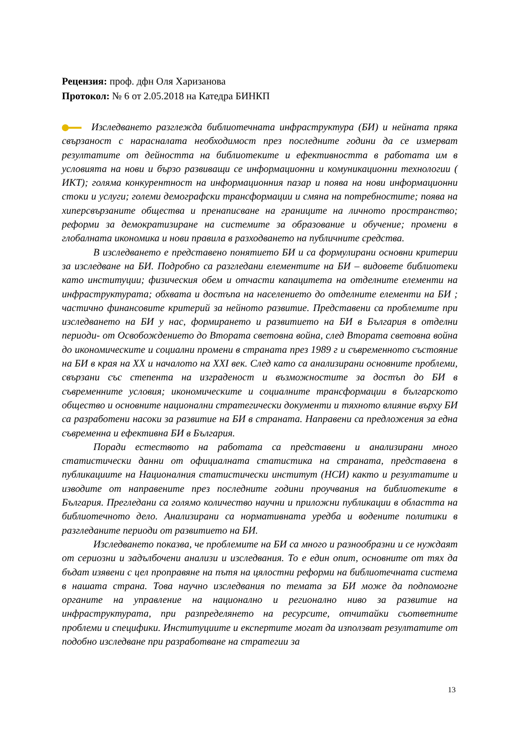Рецензия: проф. дфн Оля Харизанова
Протокол: № 6 от 2.05.2018 на Катедра БИНКП
Изследването разглежда библиотечната инфраструктура (БИ) и нейната пряка свързаност с нарасналата необходимост през последните години да се измерват резултатите от дейността на библиотеките и ефективността в работата им в условията на нови и бързо развиващи се информационни и комуникационни технологии ( ИКТ); голяма конкурентност на информационния пазар и поява на нови информационни стоки и услуги; големи демографски трансформации и смяна на потребностите; поява на хиперсвързаните общества и пренаписване на границите на личното пространство; реформи за демократизиране на системите за образование и обучение; промени в глобалната икономика и нови правила в разходването на публичните средства.
В изследването е представено понятието БИ и са формулирани основни критерии за изследване на БИ. Подробно са разгледани елементите на БИ – видовете библиотеки като институции; физическия обем и отчасти капацитета на отделните елементи на инфраструктурата; обхвата и достъпа на населението до отделните елементи на БИ ; частично финансовите критерий за нейното развитие. Представени са проблемите при изследването на БИ у нас, формирането и развитието на БИ в България в отделни периоди- от Освобождението до Втората световна война, след Втората световна война до икономическите и социални промени в страната през 1989 г и съвременното състояние на БИ в края на XX и началото на XXI век. След като са анализирани основните проблеми, свързани със степента на изграденост и възможностите за достъп до БИ в съвременните условия; икономическите и социалните трансформации в българското общество и основните национални стратегически документи и тяхното влияние върху БИ са разработени насоки за развитие на БИ в страната. Направени са предложения за една съвременна и ефективна БИ в България.
Поради естеството на работата са представени и анализирани много статистически данни от официалната статистика на страната, представена в публикациите на Националния статистически институт (НСИ) както и резултатите и изводите от направените през последните години проучвания на библиотеките в България. Прегледани са голямо количество научни и приложни публикации в областта на библиотечното дело. Анализирани са нормативната уредба и водените политики в разгледаните периоди от развитието на БИ.
Изследването показва, че проблемите на БИ са много и разнообразни и се нуждаят от сериозни и задълбочени анализи и изследвания. То е един опит, основните от тях да бъдат изявени с цел проправяне на пътя на цялостни реформи на библиотечната система в нашата страна. Това научно изследвания по темата за БИ може да подпомогне органите на управление на национално и регионално ниво за развитие на инфраструктурата, при разпределянето на ресурсите, отчитайки съответните проблеми и специфики. Институциите и експертите могат да използват резултатите от подобно изследване при разработване на стратегии за
13